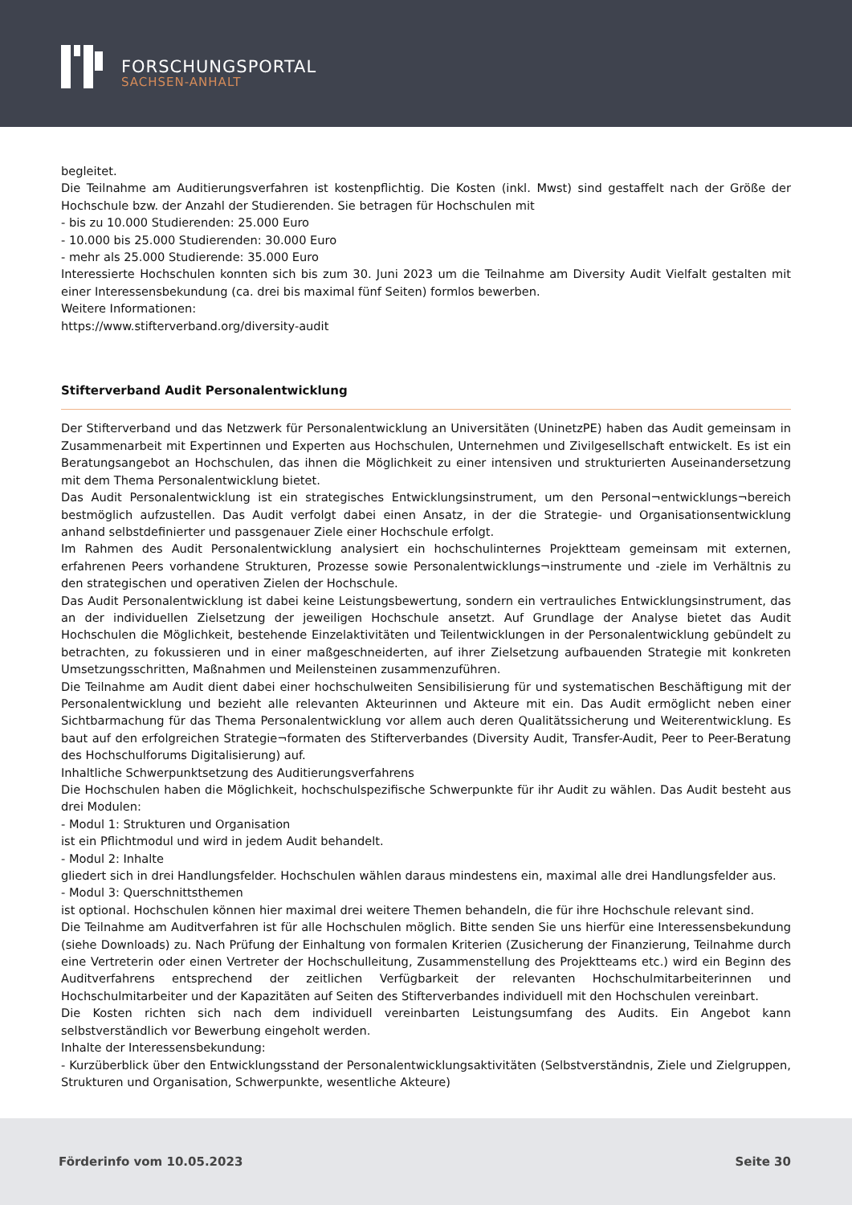FORSCHUNGSPORTAL
SACHSEN-ANHALT
begleitet.
Die Teilnahme am Auditierungsverfahren ist kostenpflichtig. Die Kosten (inkl. Mwst) sind gestaffelt nach der Größe der Hochschule bzw. der Anzahl der Studierenden. Sie betragen für Hochschulen mit
- bis zu 10.000 Studierenden: 25.000 Euro
- 10.000 bis 25.000 Studierenden: 30.000 Euro
- mehr als 25.000 Studierende: 35.000 Euro
Interessierte Hochschulen konnten sich bis zum 30. Juni 2023 um die Teilnahme am Diversity Audit Vielfalt gestalten mit einer Interessensbekundung (ca. drei bis maximal fünf Seiten) formlos bewerben.
Weitere Informationen:
https://www.stifterverband.org/diversity-audit
Stifterverband Audit Personalentwicklung
Der Stifterverband und das Netzwerk für Personalentwicklung an Universitäten (UninetzPE) haben das Audit gemeinsam in Zusammenarbeit mit Expertinnen und Experten aus Hochschulen, Unternehmen und Zivilgesellschaft entwickelt. Es ist ein Beratungsangebot an Hochschulen, das ihnen die Möglichkeit zu einer intensiven und strukturierten Auseinandersetzung mit dem Thema Personalentwicklung bietet.
Das Audit Personalentwicklung ist ein strategisches Entwicklungsinstrument, um den Personal¬entwicklungs¬bereich bestmöglich aufzustellen. Das Audit verfolgt dabei einen Ansatz, in der die Strategie- und Organisationsentwicklung anhand selbstdefinierter und passgenauer Ziele einer Hochschule erfolgt.
Im Rahmen des Audit Personalentwicklung analysiert ein hochschulinternes Projektteam gemeinsam mit externen, erfahrenen Peers vorhandene Strukturen, Prozesse sowie Personalentwicklungs¬instrumente und -ziele im Verhältnis zu den strategischen und operativen Zielen der Hochschule.
Das Audit Personalentwicklung ist dabei keine Leistungsbewertung, sondern ein vertrauliches Entwicklungsinstrument, das an der individuellen Zielsetzung der jeweiligen Hochschule ansetzt. Auf Grundlage der Analyse bietet das Audit Hochschulen die Möglichkeit, bestehende Einzelaktivitäten und Teilentwicklungen in der Personalentwicklung gebündelt zu betrachten, zu fokussieren und in einer maßgeschneiderten, auf ihrer Zielsetzung aufbauenden Strategie mit konkreten Umsetzungsschritten, Maßnahmen und Meilensteinen zusammenzuführen.
Die Teilnahme am Audit dient dabei einer hochschulweiten Sensibilisierung für und systematischen Beschäftigung mit der Personalentwicklung und bezieht alle relevanten Akteurinnen und Akteure mit ein. Das Audit ermöglicht neben einer Sichtbarmachung für das Thema Personalentwicklung vor allem auch deren Qualitätssicherung und Weiterentwicklung. Es baut auf den erfolgreichen Strategie¬formaten des Stifterverbandes (Diversity Audit, Transfer-Audit, Peer to Peer-Beratung des Hochschulforums Digitalisierung) auf.
Inhaltliche Schwerpunktsetzung des Auditierungsverfahrens
Die Hochschulen haben die Möglichkeit, hochschulspezifische Schwerpunkte für ihr Audit zu wählen. Das Audit besteht aus drei Modulen:
- Modul 1: Strukturen und Organisation
ist ein Pflichtmodul und wird in jedem Audit behandelt.
- Modul 2: Inhalte
gliedert sich in drei Handlungsfelder. Hochschulen wählen daraus mindestens ein, maximal alle drei Handlungsfelder aus.
- Modul 3: Querschnittsthemen
ist optional. Hochschulen können hier maximal drei weitere Themen behandeln, die für ihre Hochschule relevant sind.
Die Teilnahme am Auditverfahren ist für alle Hochschulen möglich. Bitte senden Sie uns hierfür eine Interessensbekundung (siehe Downloads) zu. Nach Prüfung der Einhaltung von formalen Kriterien (Zusicherung der Finanzierung, Teilnahme durch eine Vertreterin oder einen Vertreter der Hochschulleitung, Zusammenstellung des Projektteams etc.) wird ein Beginn des Auditverfahrens entsprechend der zeitlichen Verfügbarkeit der relevanten Hochschulmitarbeiterinnen und Hochschulmitarbeiter und der Kapazitäten auf Seiten des Stifterverbandes individuell mit den Hochschulen vereinbart.
Die Kosten richten sich nach dem individuell vereinbarten Leistungsumfang des Audits. Ein Angebot kann selbstverständlich vor Bewerbung eingeholt werden.
Inhalte der Interessensbekundung:
- Kurzüberblick über den Entwicklungsstand der Personalentwicklungsaktivitäten (Selbstverständnis, Ziele und Zielgruppen, Strukturen und Organisation, Schwerpunkte, wesentliche Akteure)
Förderinfo vom 10.05.2023 Seite 30